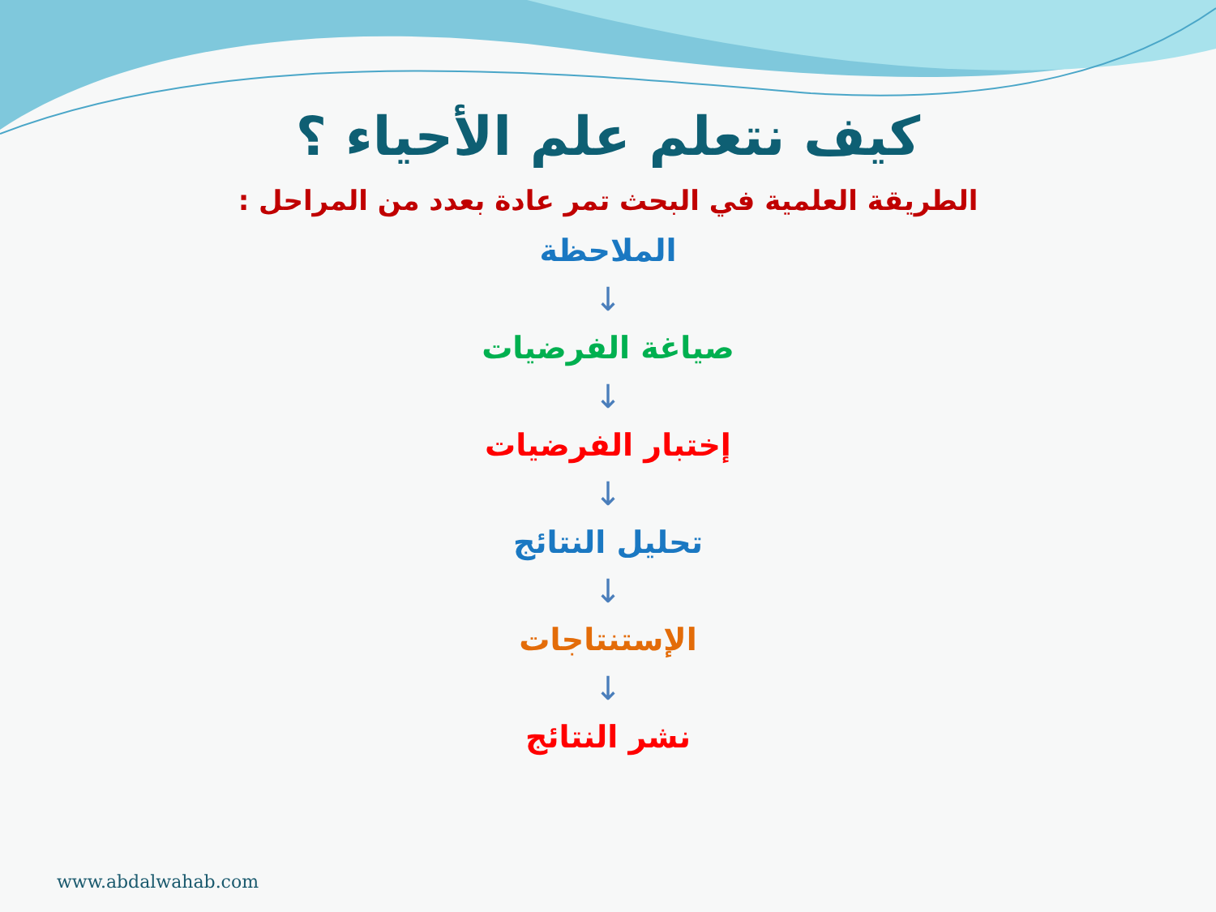كيف نتعلم علم الأحياء ؟
الطريقة العلمية في البحث تمر عادة بعدد من المراحل :
الملاحظة
↓
صياغة الفرضيات
↓
إختبار الفرضيات
↓
تحليل النتائج
↓
الإستنتاجات
↓
نشر النتائج
www.abdalwahab.com